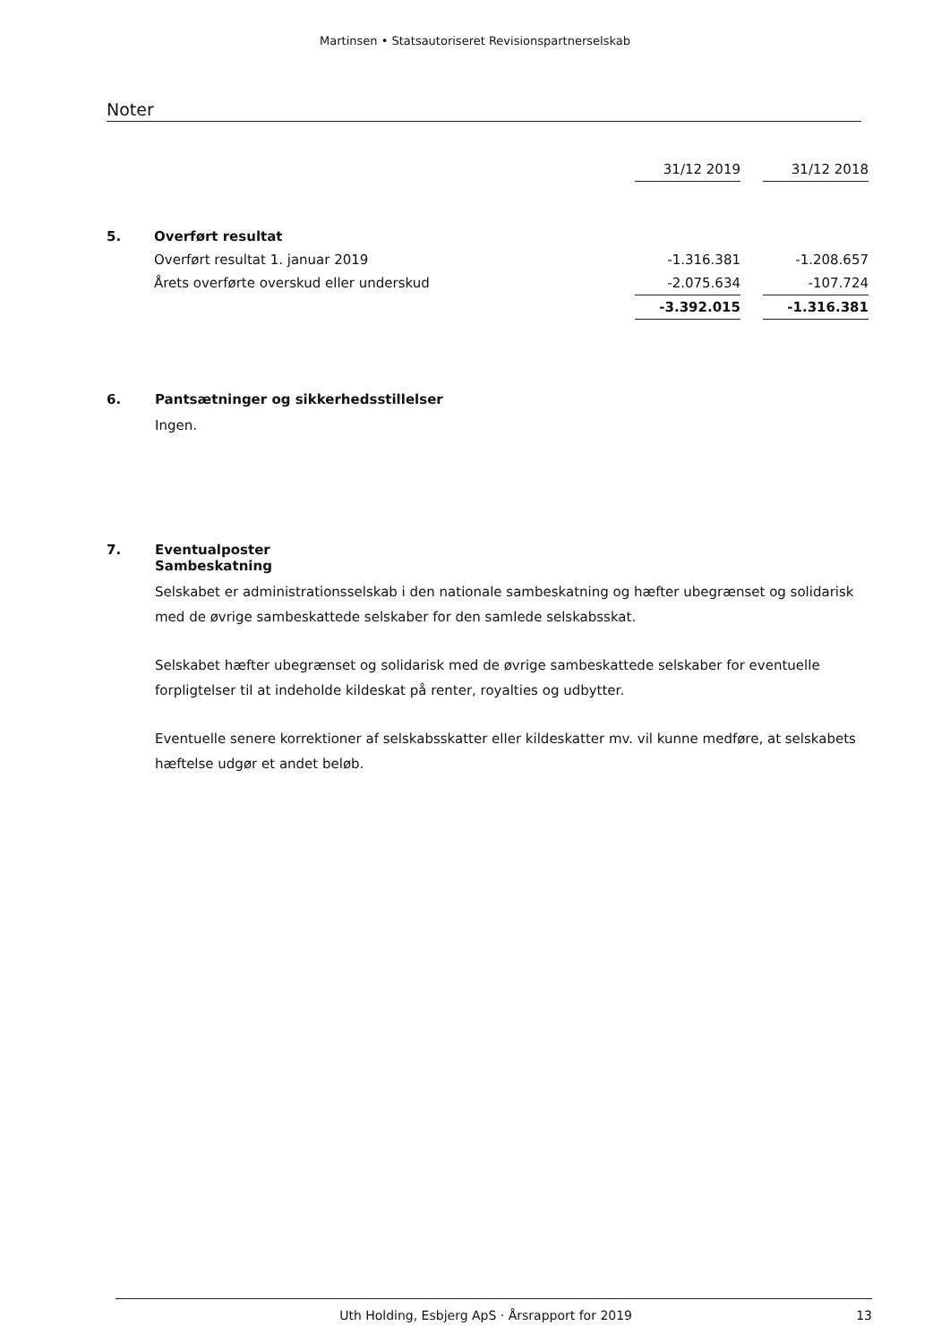Martinsen • Statsautoriseret Revisionspartnerselskab
Noter
| | | 31/12 2019 | | 31/12 2018 |
| 5. | Overført resultat | | | |
| | Overført resultat 1. januar 2019 | -1.316.381 | | -1.208.657 |
| | Årets overførte overskud eller underskud | -2.075.634 | | -107.724 |
| | | -3.392.015 | | -1.316.381 |
6. Pantsætninger og sikkerhedsstillelser
Ingen.
7. Eventualposter
Sambeskatning
Selskabet er administrationsselskab i den nationale sambeskatning og hæfter ubegrænset og solidarisk med de øvrige sambeskattede selskaber for den samlede selskabsskat.
Selskabet hæfter ubegrænset og solidarisk med de øvrige sambeskattede selskaber for eventuelle forpligtelser til at indeholde kildeskat på renter, royalties og udbytter.
Eventuelle senere korrektioner af selskabsskatter eller kildeskatter mv. vil kunne medføre, at selskabets hæftelse udgør et andet beløb.
Uth Holding, Esbjerg ApS · Årsrapport for 2019 13